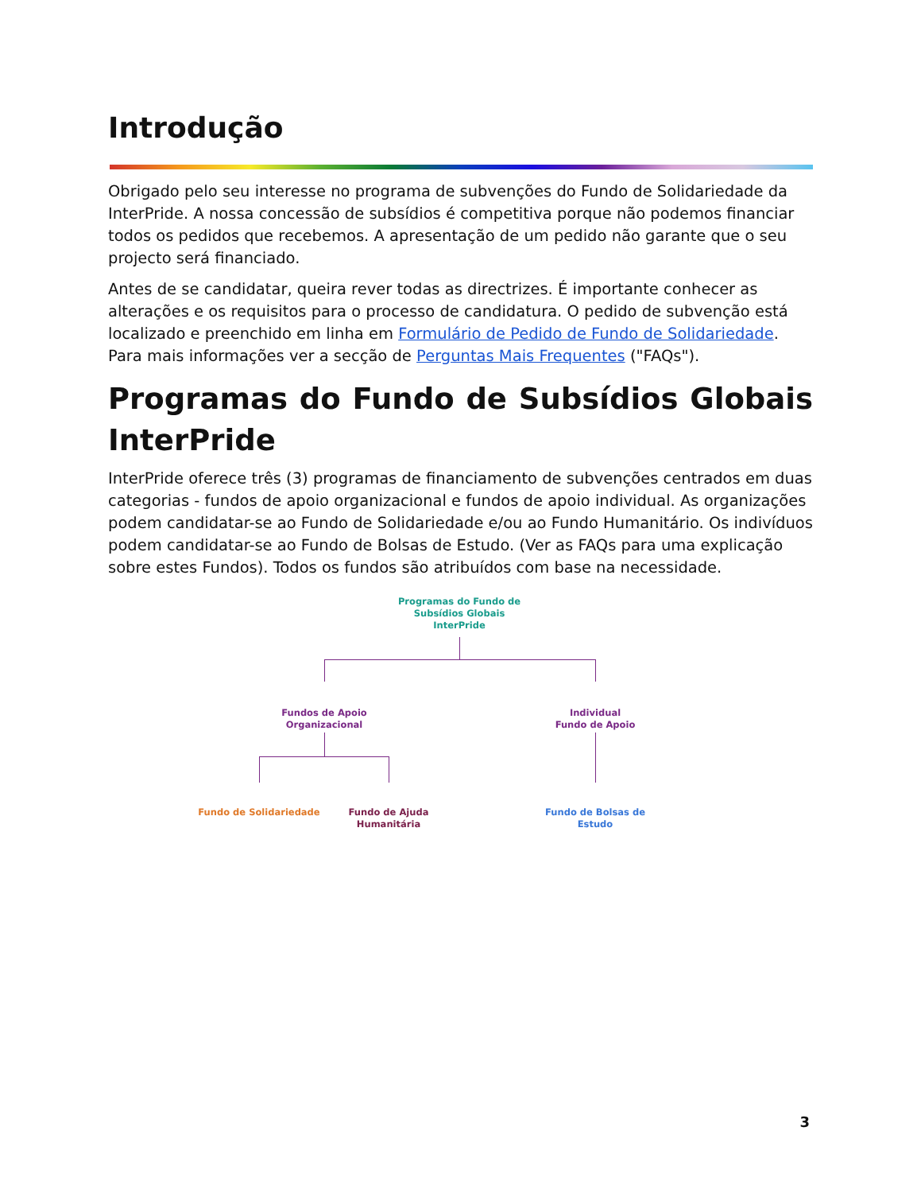Introdução
Obrigado pelo seu interesse no programa de subvenções do Fundo de Solidariedade da InterPride. A nossa concessão de subsídios é competitiva porque não podemos financiar todos os pedidos que recebemos. A apresentação de um pedido não garante que o seu projecto será financiado.
Antes de se candidatar, queira rever todas as directrizes. É importante conhecer as alterações e os requisitos para o processo de candidatura. O pedido de subvenção está localizado e preenchido em linha em Formulário de Pedido de Fundo de Solidariedade. Para mais informações ver a secção de Perguntas Mais Frequentes ("FAQs").
Programas do Fundo de Subsídios Globais InterPride
InterPride oferece três (3) programas de financiamento de subvenções centrados em duas categorias - fundos de apoio organizacional e fundos de apoio individual. As organizações podem candidatar-se ao Fundo de Solidariedade e/ou ao Fundo Humanitário. Os indivíduos podem candidatar-se ao Fundo de Bolsas de Estudo. (Ver as FAQs para uma explicação sobre estes Fundos). Todos os fundos são atribuídos com base na necessidade.
Programas do Fundo de Subsídios Globais InterPride
Fundos de Apoio Organizacional
Individual
Fundo de Apoio
Fundo de Solidariedade
Fundo de Ajuda Humanitária
Fundo de Bolsas de Estudo
3